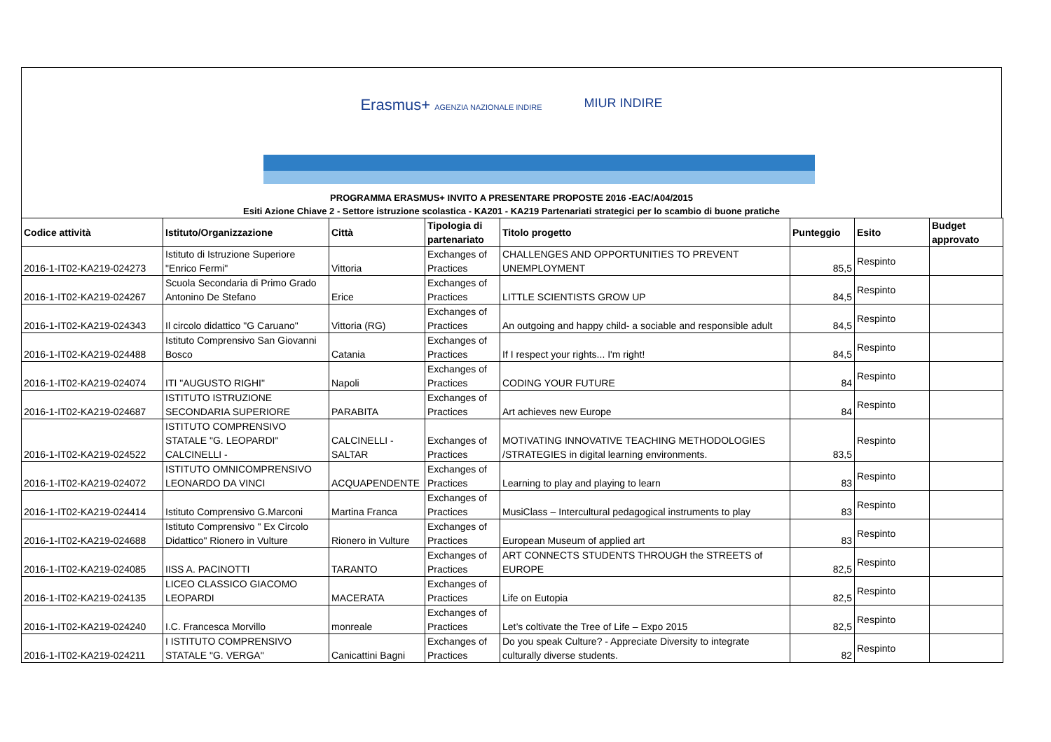Erasmus+ AGENZIA NAZIONALE INDIRE MIUR INDIRE
PROGRAMMA ERASMUS+ INVITO A PRESENTARE PROPOSTE 2016 -EAC/A04/2015
Esiti Azione Chiave 2 - Settore istruzione scolastica - KA201 - KA219 Partenariati strategici per lo scambio di buone pratiche
| Codice attività | Istituto/Organizzazione | Città | Tipologia di partenariato | Titolo progetto | Punteggio | Esito | Budget approvato |
| --- | --- | --- | --- | --- | --- | --- | --- |
| 2016-1-IT02-KA219-024273 | Istituto di Istruzione Superiore "Enrico Fermi" | Vittoria | Exchanges of Practices | CHALLENGES AND OPPORTUNITIES TO PREVENT UNEMPLOYMENT | 85,5 | Respinto | |
| 2016-1-IT02-KA219-024267 | Scuola Secondaria di Primo Grado Antonino De Stefano | Erice | Exchanges of Practices | LITTLE SCIENTISTS GROW UP | 84,5 | Respinto | |
| 2016-1-IT02-KA219-024343 | Il circolo didattico "G Caruano" | Vittoria (RG) | Exchanges of Practices | An outgoing and happy child- a sociable and responsible adult | 84,5 | Respinto | |
| 2016-1-IT02-KA219-024488 | Istituto Comprensivo San Giovanni Bosco | Catania | Exchanges of Practices | If I respect your rights... I'm right! | 84,5 | Respinto | |
| 2016-1-IT02-KA219-024074 | ITI "AUGUSTO RIGHI" | Napoli | Exchanges of Practices | CODING YOUR FUTURE | 84 | Respinto | |
| 2016-1-IT02-KA219-024687 | ISTITUTO ISTRUZIONE SECONDARIA SUPERIORE | PARABITA | Exchanges of Practices | Art achieves new Europe | 84 | Respinto | |
| 2016-1-IT02-KA219-024522 | ISTITUTO COMPRENSIVO STATALE "G. LEOPARDI" CALCINELLI - | CALCINELLI - SALTAR | Exchanges of Practices | MOTIVATING INNOVATIVE TEACHING METHODOLOGIES /STRATEGIES in digital learning environments. | 83,5 | Respinto | |
| 2016-1-IT02-KA219-024072 | ISTITUTO OMNICOMPRENSIVO LEONARDO DA VINCI | ACQUAPENDENTE | Exchanges of Practices | Learning to play and playing to learn | 83 | Respinto | |
| 2016-1-IT02-KA219-024414 | Istituto Comprensivo G.Marconi | Martina Franca | Exchanges of Practices | MusiClass – Intercultural pedagogical instruments to play | 83 | Respinto | |
| 2016-1-IT02-KA219-024688 | Istituto Comprensivo " Ex Circolo Didattico" Rionero in Vulture | Rionero in Vulture | Exchanges of Practices | European Museum of applied art | 83 | Respinto | |
| 2016-1-IT02-KA219-024085 | IISS A. PACINOTTI | TARANTO | Exchanges of Practices | ART CONNECTS STUDENTS THROUGH the STREETS of EUROPE | 82,5 | Respinto | |
| 2016-1-IT02-KA219-024135 | LICEO CLASSICO GIACOMO LEOPARDI | MACERATA | Exchanges of Practices | Life on Eutopia | 82,5 | Respinto | |
| 2016-1-IT02-KA219-024240 | I.C. Francesca Morvillo | monreale | Exchanges of Practices | Let’s coltivate the Tree of Life – Expo 2015 | 82,5 | Respinto | |
| 2016-1-IT02-KA219-024211 | I ISTITUTO COMPRENSIVO STATALE "G. VERGA" | Canicattini Bagni | Exchanges of Practices | Do you speak Culture? - Appreciate Diversity to integrate culturally diverse students. | 82 | Respinto | |